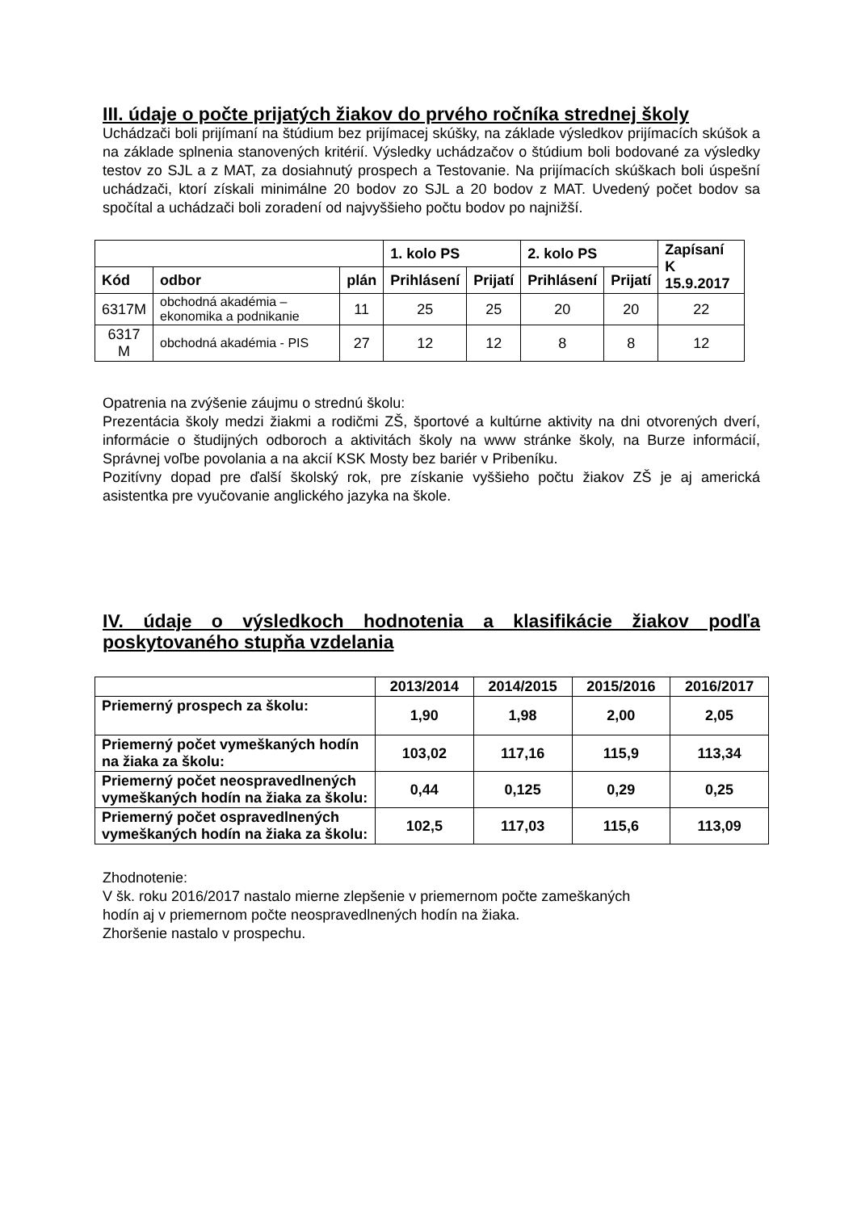III. údaje o počte prijatých žiakov do prvého ročníka strednej školy
Uchádzači boli prijímaní na štúdium bez prijímacej skúšky, na základe výsledkov prijímacích skúšok a na základe splnenia stanovených kritérií. Výsledky uchádzačov o štúdium boli bodované za výsledky testov zo SJL a z MAT, za dosiahnutý prospech a Testovanie. Na prijímacích skúškach boli úspešní uchádzači, ktorí získali minimálne 20 bodov zo SJL a 20 bodov z MAT. Uvedený počet bodov sa spočítal a uchádzači boli zoradení od najvyššieho počtu bodov po najnižší.
| | | | 1. kolo PS | | 2. kolo PS | | Zapísaní K 15.9.2017 |
| --- | --- | --- | --- | --- | --- | --- | --- |
| Kód | odbor | plán | Prihlásení | Prijatí | Prihlásení | Prijatí | |
| 6317M | obchodná akadémia – ekonomika a podnikanie | 11 | 25 | 25 | 20 | 20 | 22 |
| 6317 M | obchodná akadémia - PIS | 27 | 12 | 12 | 8 | 8 | 12 |
Opatrenia na zvýšenie záujmu o strednú školu:
Prezentácia školy medzi žiakmi a rodičmi ZŠ, športové a kultúrne aktivity na dni otvorených dverí, informácie o študijných odboroch a aktivitách školy na www stránke školy, na Burze informácií, Správnej voľbe povolania a na akcií KSK Mosty bez bariér v Pribeníku.
Pozitívny dopad pre ďalší školský rok, pre získanie vyššieho počtu žiakov ZŠ je aj americká asistentka pre vyučovanie anglického jazyka na škole.
IV. údaje o výsledkoch hodnotenia a klasifikácie žiakov podľa poskytovaného stupňa vzdelania
| | 2013/2014 | 2014/2015 | 2015/2016 | 2016/2017 |
| Priemerný prospech za školu: | 1,90 | 1,98 | 2,00 | 2,05 |
| Priemerný počet vymeškaných hodín na žiaka za školu: | 103,02 | 117,16 | 115,9 | 113,34 |
| Priemerný počet neospravedlnených vymeškaných hodín na žiaka za školu: | 0,44 | 0,125 | 0,29 | 0,25 |
| Priemerný počet ospravedlnených vymeškaných hodín na žiaka za školu: | 102,5 | 117,03 | 115,6 | 113,09 |
Zhodnotenie:
V šk. roku 2016/2017 nastalo mierne zlepšenie v priemernom počte zameškaných
hodín aj v priemernom počte neospravedlnených hodín na žiaka.
Zhoršenie nastalo v prospechu.